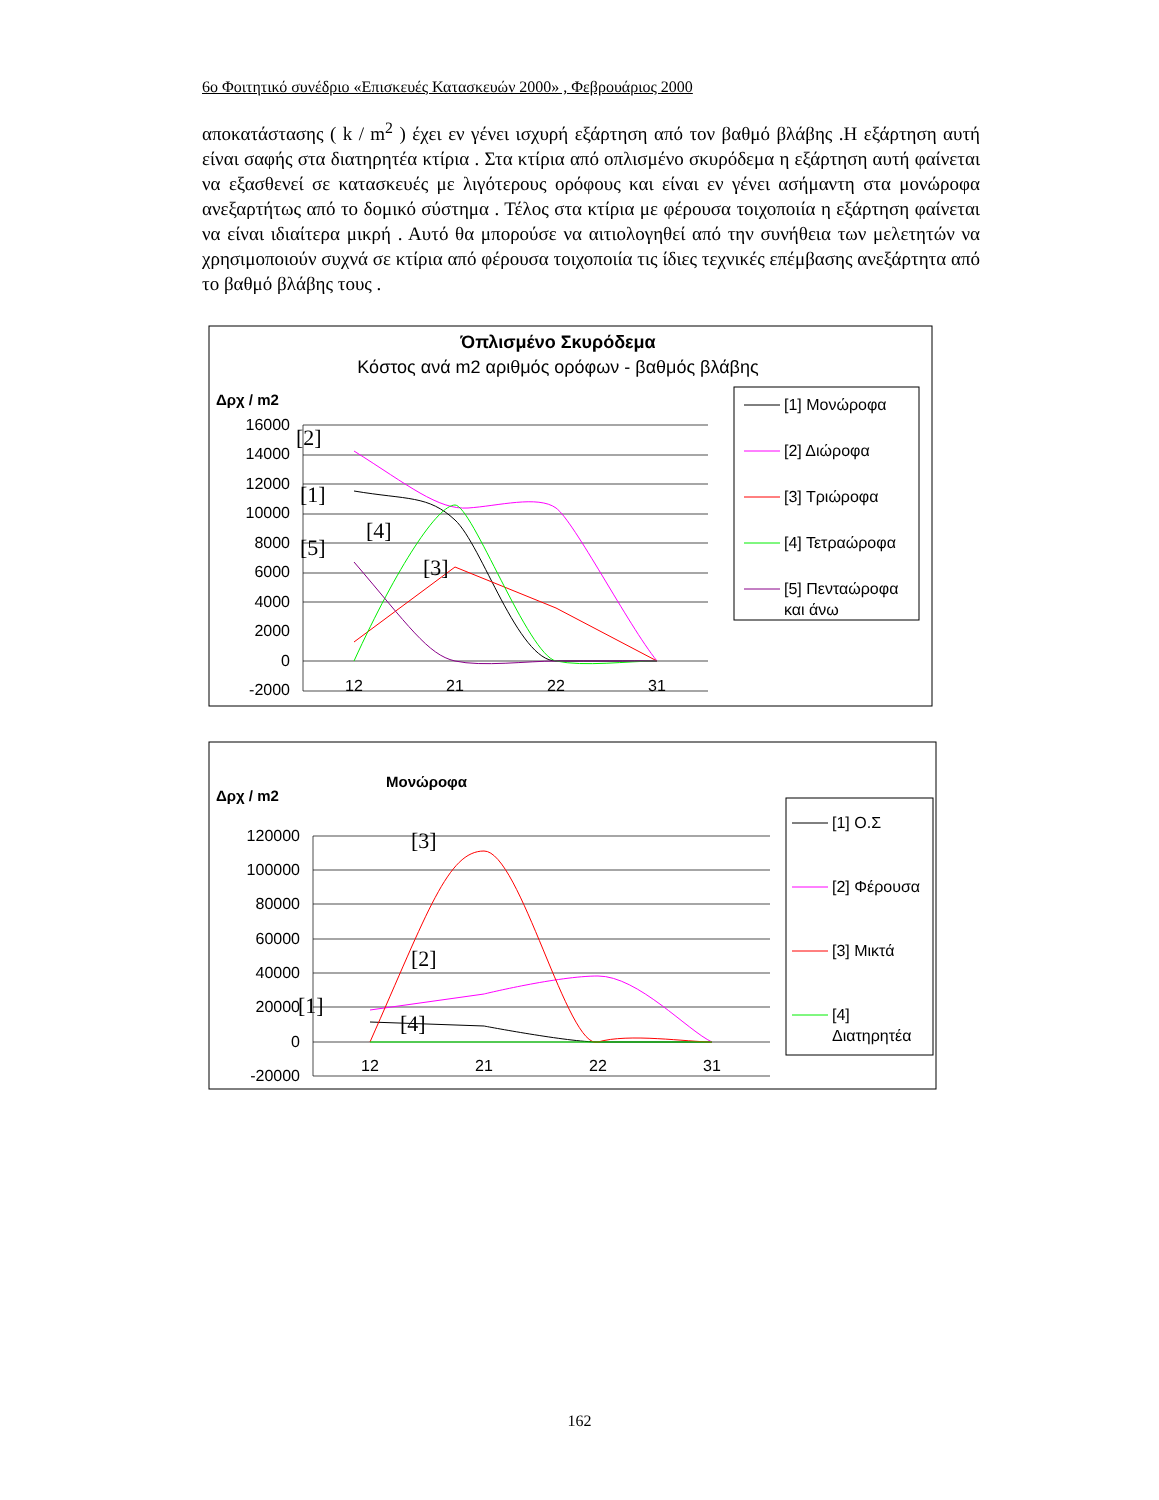6ο Φοιτητικό συνέδριο «Επισκευές Κατασκευών 2000» , Φεβρουάριος 2000
αποκατάστασης ( k / m<sup>2</sup> ) έχει εν γένει ισχυρή εξάρτηση από τον βαθμό βλάβης .Η εξάρτηση αυτή είναι σαφής στα διατηρητέα κτίρια . Στα κτίρια από οπλισμένο σκυρόδεμα η εξάρτηση αυτή φαίνεται να εξασθενεί σε κατασκευές με λιγότερους ορόφους και είναι εν γένει ασήμαντη στα μονώροφα ανεξαρτήτως από το δομικό σύστημα . Τέλος στα κτίρια με φέρουσα τοιχοποιία η εξάρτηση φαίνεται να είναι ιδιαίτερα μικρή . Αυτό θα μπορούσε να αιτιολογηθεί από την συνήθεια των μελετητών να χρησιμοποιούν συχνά σε κτίρια από φέρουσα τοιχοποιία τις ίδιες τεχνικές επέμβασης ανεξάρτητα από το βαθμό βλάβης τους .
Όπλισμένο Σκυρόδεμα
Κόστος ανά m2 αριθμός ορόφων - βαθμός βλάβης
Δρχ / m2
16000
14000
12000
10000
8000
6000
4000
2000
0
-2000
12
21
22
31
[2]
[1]
[4]
[5]
[3]
[1] Μονώροφα
[2] Διώροφα
[3] Τριώροφα
[4] Τετραώροφα
[5] Πενταώροφα
και άνω
Μονώροφα
Δρχ / m2
120000
100000
80000
60000
40000
20000
0
-20000
12
21
22
31
[3]
[2]
[1]
[4]
[1] Ο.Σ
[2] Φέρουσα
[3] Μικτά
[4]
Διατηρητέα
162